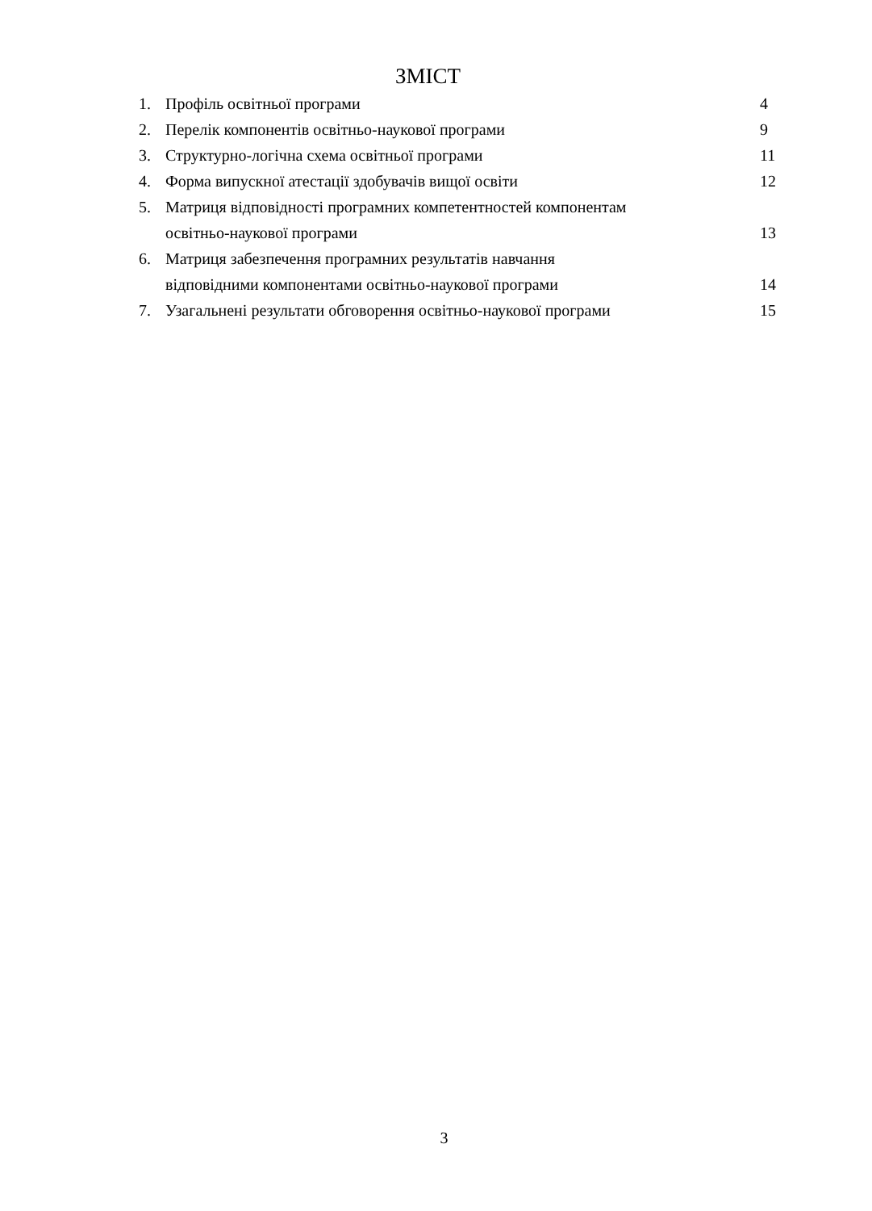ЗМІСТ
| 1. | Профіль освітньої програми | 4 |
| 2. | Перелік компонентів освітньо-наукової програми | 9 |
| 3. | Структурно-логічна схема освітньої програми | 11 |
| 4. | Форма випускної атестації здобувачів вищої освіти | 12 |
| 5. | Матриця відповідності програмних компетентностей компонентам освітньо-наукової програми | 13 |
| 6. | Матриця забезпечення програмних результатів навчання відповідними компонентами освітньо-наукової програми | 14 |
| 7. | Узагальнені результати обговорення освітньо-наукової програми | 15 |
3